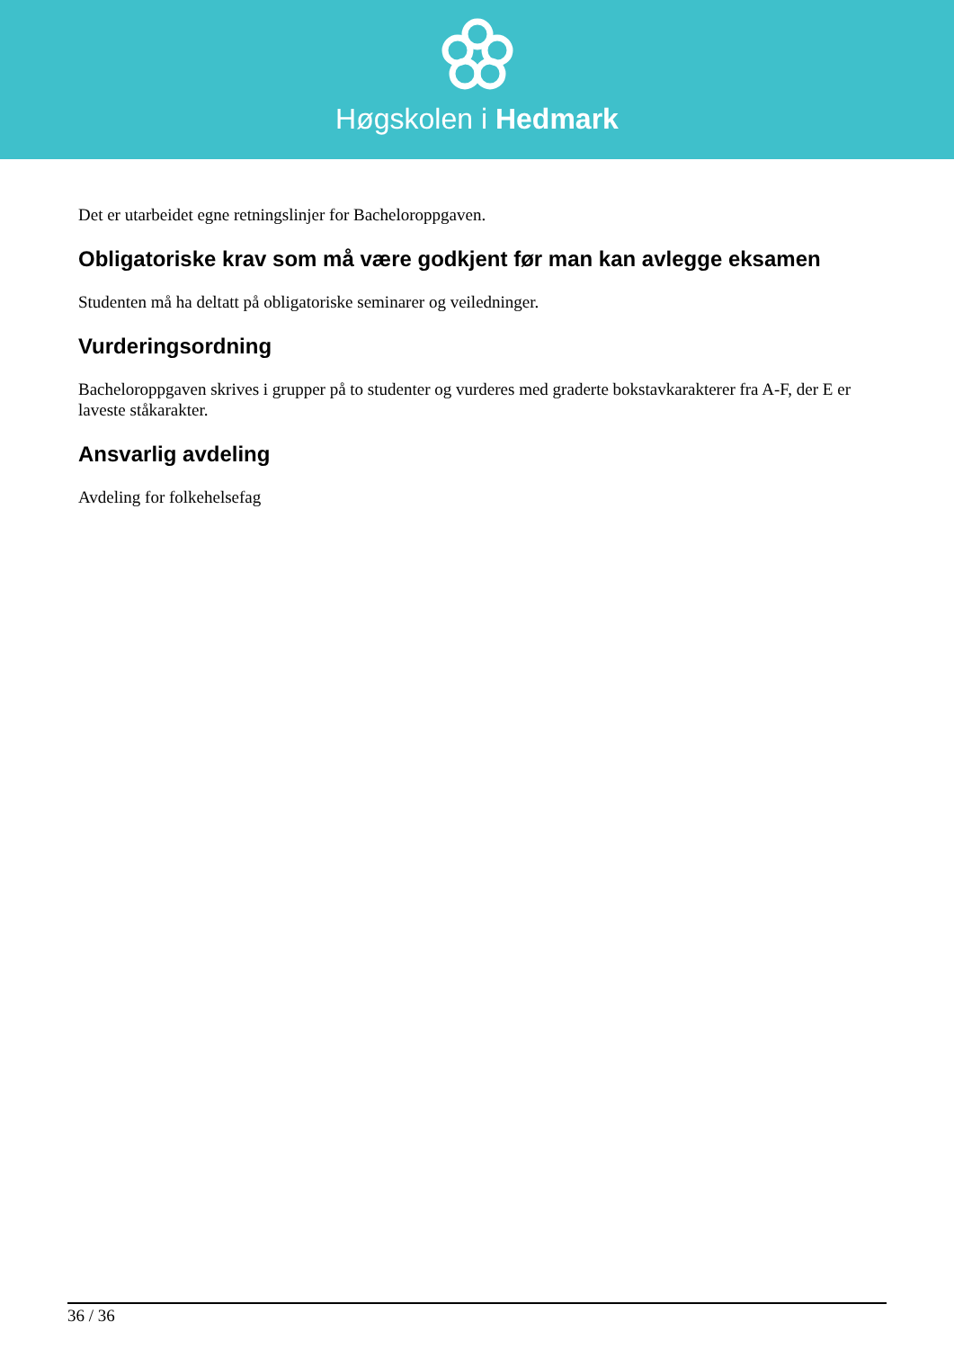Høgskolen i Hedmark
Det er utarbeidet egne retningslinjer for Bacheloroppgaven.
Obligatoriske krav som må være godkjent før man kan avlegge eksamen
Studenten må ha deltatt på obligatoriske seminarer og veiledninger.
Vurderingsordning
Bacheloroppgaven skrives i grupper på to studenter og vurderes med graderte bokstavkarakterer fra A-F, der E er laveste ståkarakter.
Ansvarlig avdeling
Avdeling for folkehelsefag
36 / 36